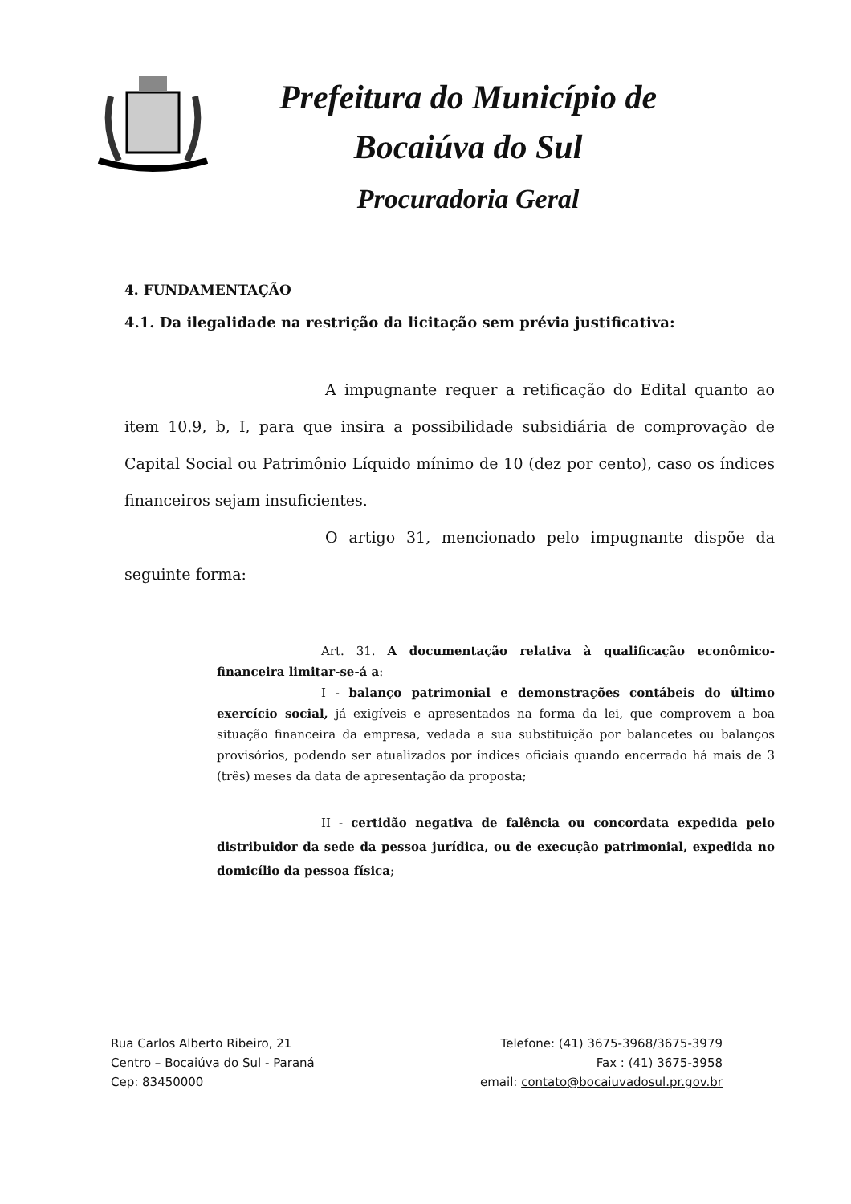Prefeitura do Município de
Bocaiúva do Sul
Procuradoria Geral
4. FUNDAMENTAÇÃO
4.1. Da ilegalidade na restrição da licitação sem prévia justificativa:
A impugnante requer a retificação do Edital quanto ao item 10.9, b, I, para que insira a possibilidade subsidiária de comprovação de Capital Social ou Patrimônio Líquido mínimo de 10 (dez por cento), caso os índices financeiros sejam insuficientes.
O artigo 31, mencionado pelo impugnante dispõe da seguinte forma:
Art. 31. A documentação relativa à qualificação econômico-financeira limitar-se-á a:
I - balanço patrimonial e demonstrações contábeis do último exercício social, já exigíveis e apresentados na forma da lei, que comprovem a boa situação financeira da empresa, vedada a sua substituição por balancetes ou balanços provisórios, podendo ser atualizados por índices oficiais quando encerrado há mais de 3 (três) meses da data de apresentação da proposta;
II - certidão negativa de falência ou concordata expedida pelo distribuidor da sede da pessoa jurídica, ou de execução patrimonial, expedida no domicílio da pessoa física;
Rua Carlos Alberto Ribeiro, 21
Centro – Bocaiúva do Sul - Paraná
Cep: 83450000
Telefone: (41) 3675-3968/3675-3979
Fax : (41) 3675-3958
email: contato@bocaiuvadosul.pr.gov.br